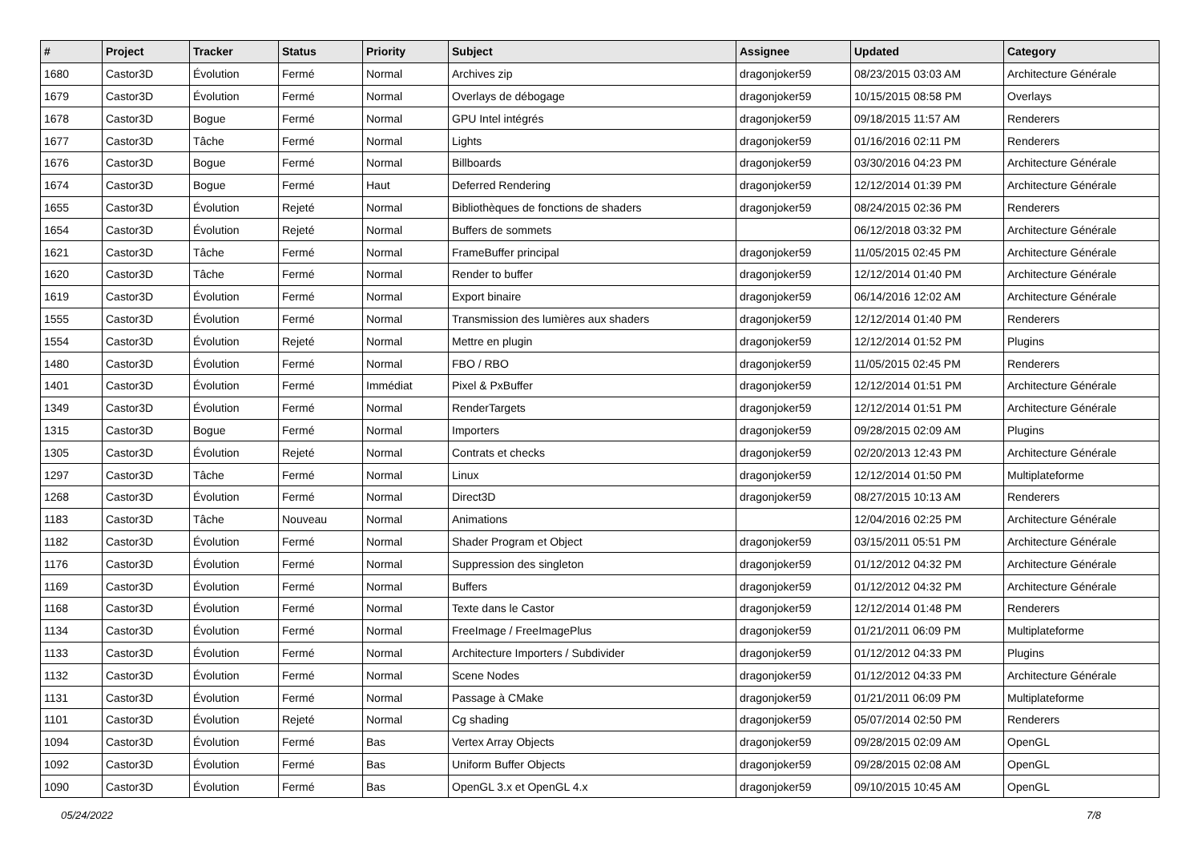| # | Project | Tracker | Status | Priority | Subject | Assignee | Updated | Category |
| --- | --- | --- | --- | --- | --- | --- | --- | --- |
| 1680 | Castor3D | Évolution | Fermé | Normal | Archives zip | dragonjoker59 | 08/23/2015 03:03 AM | Architecture Générale |
| 1679 | Castor3D | Évolution | Fermé | Normal | Overlays de débogage | dragonjoker59 | 10/15/2015 08:58 PM | Overlays |
| 1678 | Castor3D | Bogue | Fermé | Normal | GPU Intel intégrés | dragonjoker59 | 09/18/2015 11:57 AM | Renderers |
| 1677 | Castor3D | Tâche | Fermé | Normal | Lights | dragonjoker59 | 01/16/2016 02:11 PM | Renderers |
| 1676 | Castor3D | Bogue | Fermé | Normal | Billboards | dragonjoker59 | 03/30/2016 04:23 PM | Architecture Générale |
| 1674 | Castor3D | Bogue | Fermé | Haut | Deferred Rendering | dragonjoker59 | 12/12/2014 01:39 PM | Architecture Générale |
| 1655 | Castor3D | Évolution | Rejeté | Normal | Bibliothèques de fonctions de shaders | dragonjoker59 | 08/24/2015 02:36 PM | Renderers |
| 1654 | Castor3D | Évolution | Rejeté | Normal | Buffers de sommets | | 06/12/2018 03:32 PM | Architecture Générale |
| 1621 | Castor3D | Tâche | Fermé | Normal | FrameBuffer principal | dragonjoker59 | 11/05/2015 02:45 PM | Architecture Générale |
| 1620 | Castor3D | Tâche | Fermé | Normal | Render to buffer | dragonjoker59 | 12/12/2014 01:40 PM | Architecture Générale |
| 1619 | Castor3D | Évolution | Fermé | Normal | Export binaire | dragonjoker59 | 06/14/2016 12:02 AM | Architecture Générale |
| 1555 | Castor3D | Évolution | Fermé | Normal | Transmission des lumières aux shaders | dragonjoker59 | 12/12/2014 01:40 PM | Renderers |
| 1554 | Castor3D | Évolution | Rejeté | Normal | Mettre en plugin | dragonjoker59 | 12/12/2014 01:52 PM | Plugins |
| 1480 | Castor3D | Évolution | Fermé | Normal | FBO / RBO | dragonjoker59 | 11/05/2015 02:45 PM | Renderers |
| 1401 | Castor3D | Évolution | Fermé | Immédiat | Pixel & PxBuffer | dragonjoker59 | 12/12/2014 01:51 PM | Architecture Générale |
| 1349 | Castor3D | Évolution | Fermé | Normal | RenderTargets | dragonjoker59 | 12/12/2014 01:51 PM | Architecture Générale |
| 1315 | Castor3D | Bogue | Fermé | Normal | Importers | dragonjoker59 | 09/28/2015 02:09 AM | Plugins |
| 1305 | Castor3D | Évolution | Rejeté | Normal | Contrats et checks | dragonjoker59 | 02/20/2013 12:43 PM | Architecture Générale |
| 1297 | Castor3D | Tâche | Fermé | Normal | Linux | dragonjoker59 | 12/12/2014 01:50 PM | Multiplateforme |
| 1268 | Castor3D | Évolution | Fermé | Normal | Direct3D | dragonjoker59 | 08/27/2015 10:13 AM | Renderers |
| 1183 | Castor3D | Tâche | Nouveau | Normal | Animations | | 12/04/2016 02:25 PM | Architecture Générale |
| 1182 | Castor3D | Évolution | Fermé | Normal | Shader Program et Object | dragonjoker59 | 03/15/2011 05:51 PM | Architecture Générale |
| 1176 | Castor3D | Évolution | Fermé | Normal | Suppression des singleton | dragonjoker59 | 01/12/2012 04:32 PM | Architecture Générale |
| 1169 | Castor3D | Évolution | Fermé | Normal | Buffers | dragonjoker59 | 01/12/2012 04:32 PM | Architecture Générale |
| 1168 | Castor3D | Évolution | Fermé | Normal | Texte dans le Castor | dragonjoker59 | 12/12/2014 01:48 PM | Renderers |
| 1134 | Castor3D | Évolution | Fermé | Normal | FreeImage / FreeImagePlus | dragonjoker59 | 01/21/2011 06:09 PM | Multiplateforme |
| 1133 | Castor3D | Évolution | Fermé | Normal | Architecture Importers / Subdivider | dragonjoker59 | 01/12/2012 04:33 PM | Plugins |
| 1132 | Castor3D | Évolution | Fermé | Normal | Scene Nodes | dragonjoker59 | 01/12/2012 04:33 PM | Architecture Générale |
| 1131 | Castor3D | Évolution | Fermé | Normal | Passage à CMake | dragonjoker59 | 01/21/2011 06:09 PM | Multiplateforme |
| 1101 | Castor3D | Évolution | Rejeté | Normal | Cg shading | dragonjoker59 | 05/07/2014 02:50 PM | Renderers |
| 1094 | Castor3D | Évolution | Fermé | Bas | Vertex Array Objects | dragonjoker59 | 09/28/2015 02:09 AM | OpenGL |
| 1092 | Castor3D | Évolution | Fermé | Bas | Uniform Buffer Objects | dragonjoker59 | 09/28/2015 02:08 AM | OpenGL |
| 1090 | Castor3D | Évolution | Fermé | Bas | OpenGL 3.x et OpenGL 4.x | dragonjoker59 | 09/10/2015 10:45 AM | OpenGL |
05/24/2022 7/8